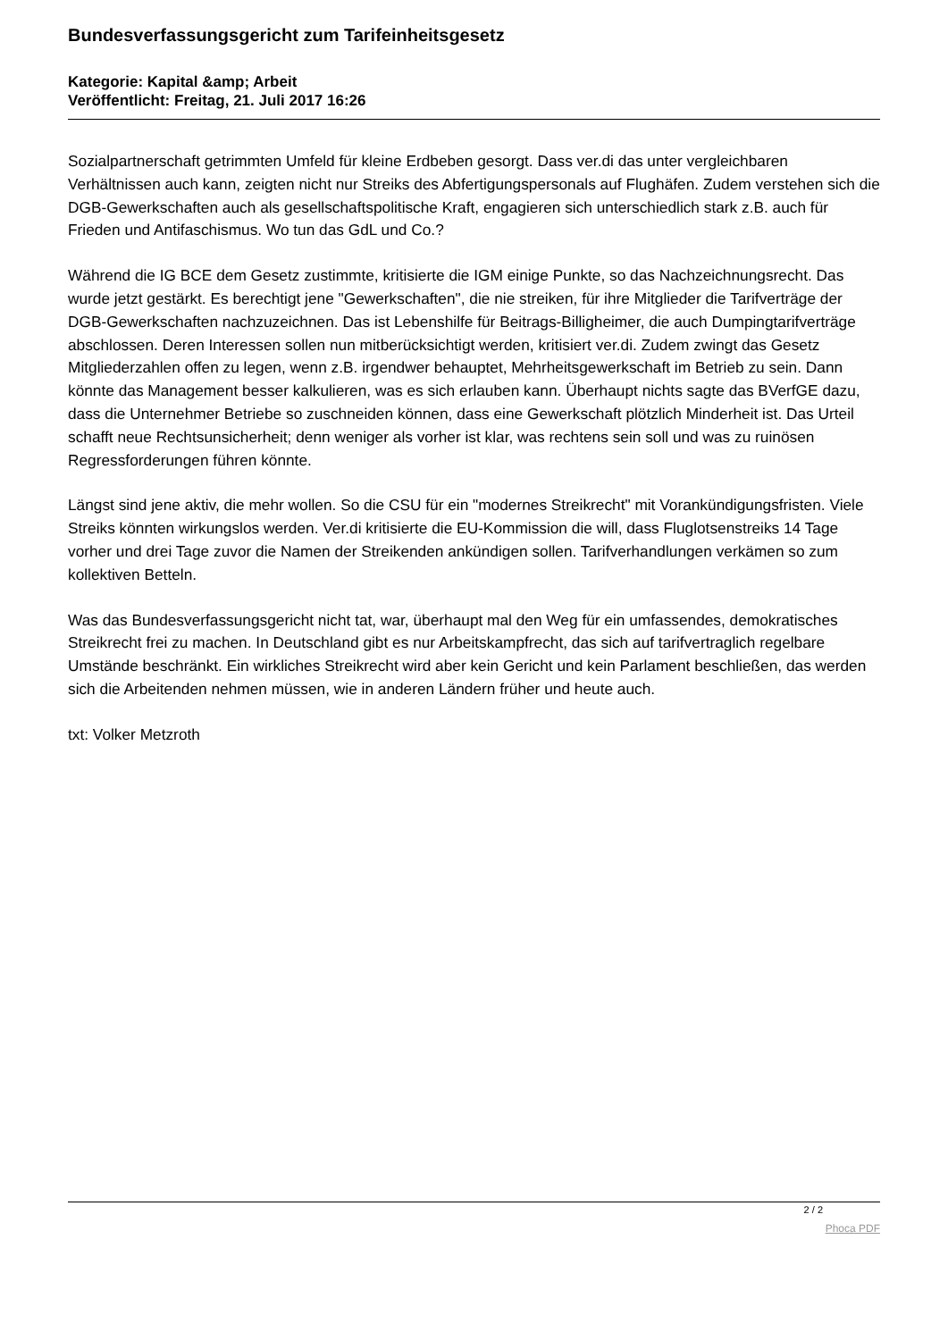Bundesverfassungsgericht zum Tarifeinheitsgesetz
Kategorie: Kapital &amp; Arbeit
Veröffentlicht: Freitag, 21. Juli 2017 16:26
Sozialpartnerschaft getrimmten Umfeld für kleine Erdbeben gesorgt. Dass ver.di das unter vergleichbaren Verhältnissen auch kann, zeigten nicht nur Streiks des Abfertigungspersonals auf Flughäfen. Zudem verstehen sich die DGB-Gewerkschaften auch als gesellschaftspolitische Kraft, engagieren sich unterschiedlich stark z.B. auch für Frieden und Antifaschismus. Wo tun das GdL und Co.?
Während die IG BCE dem Gesetz zustimmte, kritisierte die IGM einige Punkte, so das Nachzeichnungsrecht. Das wurde jetzt gestärkt. Es berechtigt jene "Gewerkschaften", die nie streiken, für ihre Mitglieder die Tarifverträge der DGB-Gewerkschaften nachzuzeichnen. Das ist Lebenshilfe für Beitrags-Billigheimer, die auch Dumpingtarifverträge abschlossen. Deren Interessen sollen nun mitberücksichtigt werden, kritisiert ver.di. Zudem zwingt das Gesetz Mitgliederzahlen offen zu legen, wenn z.B. irgendwer behauptet, Mehrheitsgewerkschaft im Betrieb zu sein. Dann könnte das Management besser kalkulieren, was es sich erlauben kann. Überhaupt nichts sagte das BVerfGE dazu, dass die Unternehmer Betriebe so zuschneiden können, dass eine Gewerkschaft plötzlich Minderheit ist. Das Urteil schafft neue Rechtsunsicherheit; denn weniger als vorher ist klar, was rechtens sein soll und was zu ruinösen Regressforderungen führen könnte.
Längst sind jene aktiv, die mehr wollen. So die CSU für ein "modernes Streikrecht" mit Vorankündigungsfristen. Viele Streiks könnten wirkungslos werden. Ver.di kritisierte die EU-Kommission die will, dass Fluglotsenstreiks 14 Tage vorher und drei Tage zuvor die Namen der Streikenden ankündigen sollen. Tarifverhandlungen verkämen so zum kollektiven Betteln.
Was das Bundesverfassungsgericht nicht tat, war, überhaupt mal den Weg für ein umfassendes, demokratisches Streikrecht frei zu machen. In Deutschland gibt es nur Arbeitskampfrecht, das sich auf tarifvertraglich regelbare Umstände beschränkt. Ein wirkliches Streikrecht wird aber kein Gericht und kein Parlament beschließen, das werden sich die Arbeitenden nehmen müssen, wie in anderen Ländern früher und heute auch.
txt: Volker Metzroth
2 / 2
Phoca PDF